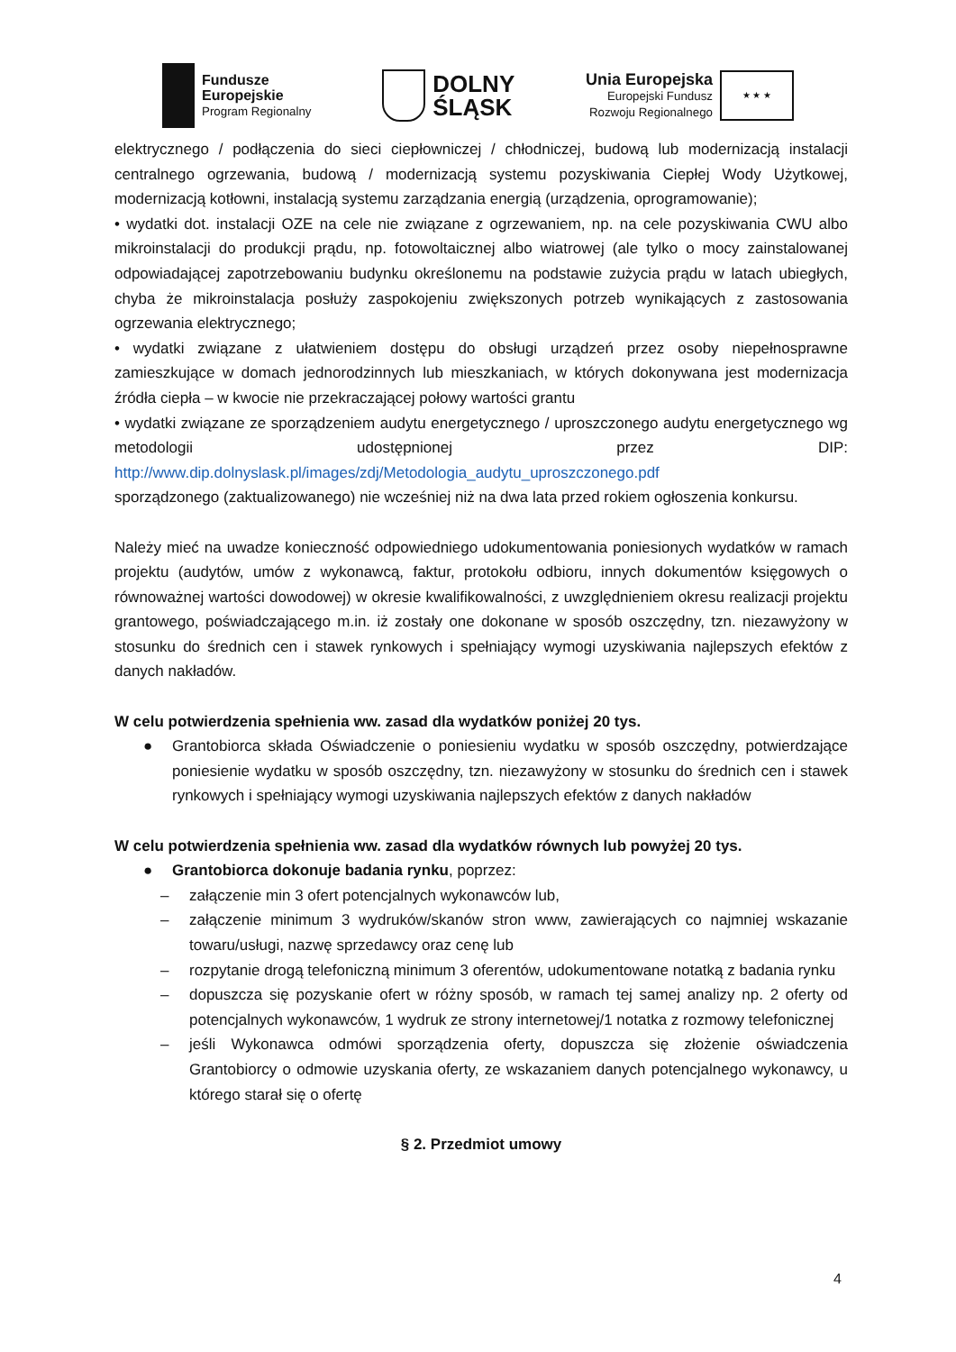Fundusze
Europejskie
Program Regionalny
DOLNY
ŚLĄSK
Unia Europejska
Europejski Fundusz
Rozwoju Regionalnego
★ ★ ★
elektrycznego / podłączenia do sieci ciepłowniczej / chłodniczej, budową lub modernizacją instalacji centralnego ogrzewania, budową / modernizacją systemu pozyskiwania Ciepłej Wody Użytkowej, modernizacją kotłowni, instalacją systemu zarządzania energią (urządzenia, oprogramowanie);
• wydatki dot. instalacji OZE na cele nie związane z ogrzewaniem, np. na cele pozyskiwania CWU albo mikroinstalacji do produkcji prądu, np. fotowoltaicznej albo wiatrowej (ale tylko o mocy zainstalowanej odpowiadającej zapotrzebowaniu budynku określonemu na podstawie zużycia prądu w latach ubiegłych, chyba że mikroinstalacja posłuży zaspokojeniu zwiększonych potrzeb wynikających z zastosowania ogrzewania elektrycznego;
• wydatki związane z ułatwieniem dostępu do obsługi urządzeń przez osoby niepełnosprawne zamieszkujące w domach jednorodzinnych lub mieszkaniach, w których dokonywana jest modernizacja źródła ciepła – w kwocie nie przekraczającej połowy wartości grantu
• wydatki związane ze sporządzeniem audytu energetycznego / uproszczonego audytu energetycznego wg metodologii udostępnionej przez DIP: http://www.dip.dolnyslask.pl/images/zdj/Metodologia_audytu_uproszczonego.pdf
sporządzonego (zaktualizowanego) nie wcześniej niż na dwa lata przed rokiem ogłoszenia konkursu.
Należy mieć na uwadze konieczność odpowiedniego udokumentowania poniesionych wydatków w ramach projektu (audytów, umów z wykonawcą, faktur, protokołu odbioru, innych dokumentów księgowych o równoważnej wartości dowodowej) w okresie kwalifikowalności, z uwzględnieniem okresu realizacji projektu grantowego, poświadczającego m.in. iż zostały one dokonane w sposób oszczędny, tzn. niezawyżony w stosunku do średnich cen i stawek rynkowych i spełniający wymogi uzyskiwania najlepszych efektów z danych nakładów.
W celu potwierdzenia spełnienia ww. zasad dla wydatków poniżej 20 tys.
● Grantobiorca składa Oświadczenie o poniesieniu wydatku w sposób oszczędny, potwierdzające poniesienie wydatku w sposób oszczędny, tzn. niezawyżony w stosunku do średnich cen i stawek rynkowych i spełniający wymogi uzyskiwania najlepszych efektów z danych nakładów
W celu potwierdzenia spełnienia ww. zasad dla wydatków równych lub powyżej 20 tys.
● Grantobiorca dokonuje badania rynku, poprzez:
– załączenie min 3 ofert potencjalnych wykonawców lub,
– załączenie minimum 3 wydruków/skanów stron www, zawierających co najmniej wskazanie towaru/usługi, nazwę sprzedawcy oraz cenę lub
– rozpytanie drogą telefoniczną minimum 3 oferentów, udokumentowane notatką z badania rynku
– dopuszcza się pozyskanie ofert w różny sposób, w ramach tej samej analizy np. 2 oferty od potencjalnych wykonawców, 1 wydruk ze strony internetowej/1 notatka z rozmowy telefonicznej
– jeśli Wykonawca odmówi sporządzenia oferty, dopuszcza się złożenie oświadczenia Grantobiorcy o odmowie uzyskania oferty, ze wskazaniem danych potencjalnego wykonawcy, u którego starał się o ofertę
§ 2. Przedmiot umowy
4